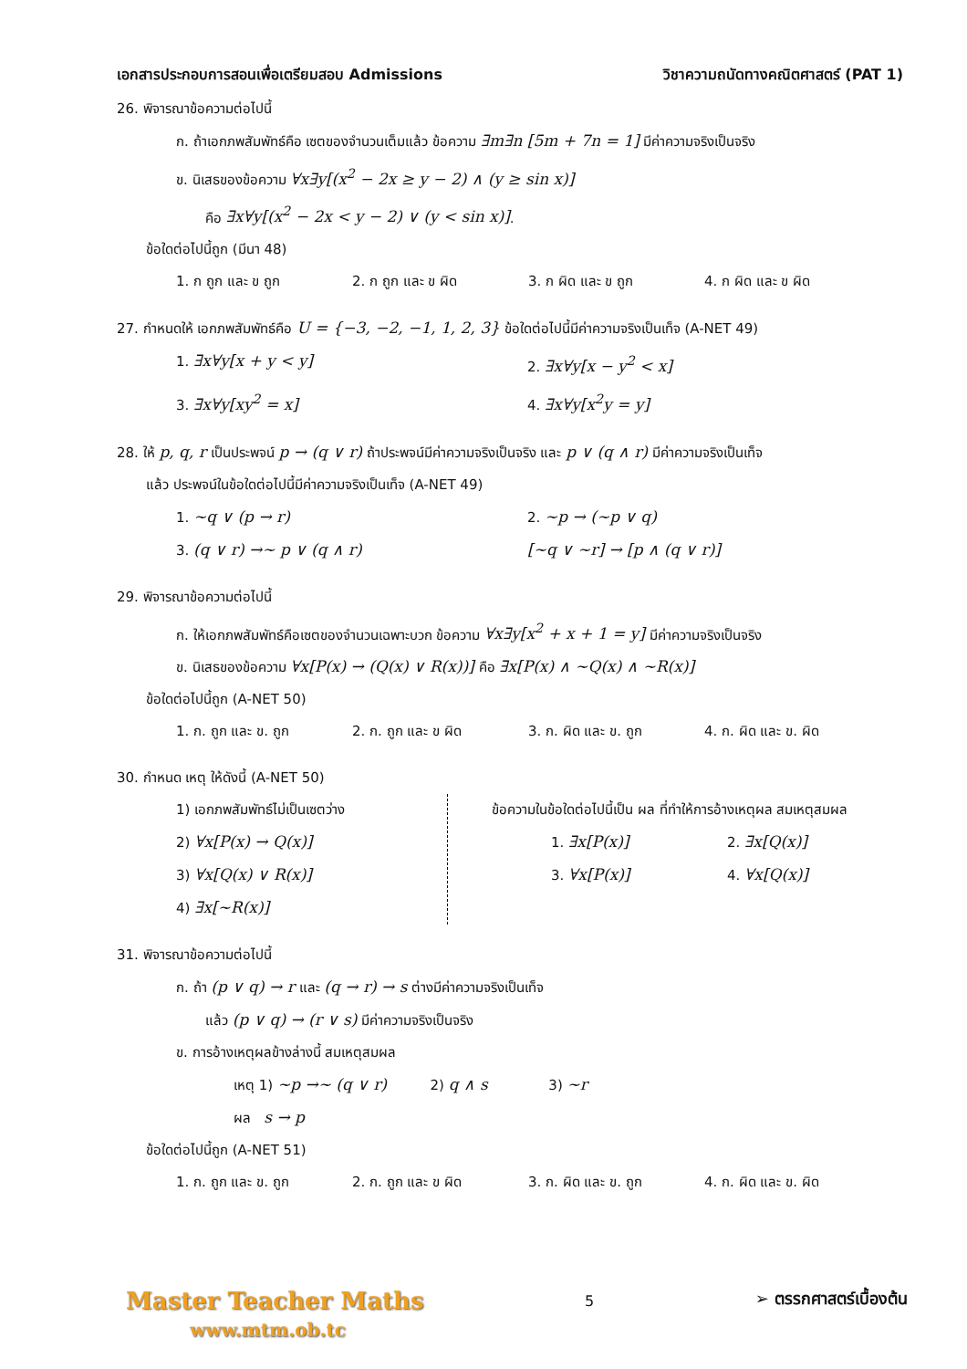เอกสารประกอบการสอนเพื่อเตรียมสอบ Admissions วิชาความถนัดทางคณิตศาสตร์ (PAT 1)
26. พิจารณาข้อความต่อไปนี้
ก. ถ้าเอกภพสัมพัทธ์คือ เซตของจำนวนเต็มแล้ว ข้อความ ∃m∃n [5m + 7n = 1] มีค่าความจริงเป็นจริง
ข. นิเสธของข้อความ ∀x∃y[(x<sup>2</sup> − 2x ≥ y − 2) ∧ (y ≥ sin x)]
คือ ∃x∀y[(x<sup>2</sup> − 2x < y − 2) ∨ (y < sin x)].
ข้อใดต่อไปนี้ถูก (มีนา 48)
1. ก ถูก และ ข ถูก 2. ก ถูก และ ข ผิด 3. ก ผิด และ ข ถูก 4. ก ผิด และ ข ผิด
27. กำหนดให้ เอกภพสัมพัทธ์คือ U = {−3, −2, −1, 1, 2, 3} ข้อใดต่อไปนี้มีค่าความจริงเป็นเท็จ (A-NET 49)
1. ∃x∀y[x + y < y] 2. ∃x∀y[x − y<sup>2</sup> < x]
3. ∃x∀y[xy<sup>2</sup> = x] 4. ∃x∀y[x<sup>2</sup>y = y]
28. ให้ p, q, r เป็นประพจน์ p → (q ∨ r) ถ้าประพจน์มีค่าความจริงเป็นจริง และ p ∨ (q ∧ r) มีค่าความจริงเป็นเท็จ
แล้ว ประพจน์ในข้อใดต่อไปนี้มีค่าความจริงเป็นเท็จ (A-NET 49)
1. ~q ∨ (p → r) 2. ~p → (~p ∨ q)
3. (q ∨ r) →~ p ∨ (q ∧ r) [~q ∨ ~r] → [p ∧ (q ∨ r)]
29. พิจารณาข้อความต่อไปนี้
ก. ให้เอกภพสัมพัทธ์คือเซตของจำนวนเฉพาะบวก ข้อความ ∀x∃y[x<sup>2</sup> + x + 1 = y] มีค่าความจริงเป็นจริง
ข. นิเสธของข้อความ ∀x[P(x) → (Q(x) ∨ R(x))] คือ ∃x[P(x) ∧ ~Q(x) ∧ ~R(x)]
ข้อใดต่อไปนี้ถูก (A-NET 50)
1. ก. ถูก และ ข. ถูก 2. ก. ถูก และ ข ผิด 3. ก. ผิด และ ข. ถูก 4. ก. ผิด และ ข. ผิด
30. กำหนด เหตุ ให้ดังนี้ (A-NET 50)
1) เอกภพสัมพัทธ์ไม่เป็นเซตว่าง
2) ∀x[P(x) → Q(x)]
3) ∀x[Q(x) ∨ R(x)]
4) ∃x[~R(x)]
ข้อความในข้อใดต่อไปนี้เป็น ผล ที่ทำให้การอ้างเหตุผล สมเหตุสมผล
1. ∃x[P(x)] 2. ∃x[Q(x)]
3. ∀x[P(x)] 4. ∀x[Q(x)]
31. พิจารณาข้อความต่อไปนี้
ก. ถ้า (p ∨ q) → r และ (q → r) → s ต่างมีค่าความจริงเป็นเท็จ
แล้ว (p ∨ q) → (r ∨ s) มีค่าความจริงเป็นจริง
ข. การอ้างเหตุผลข้างล่างนี้ สมเหตุสมผล
เหตุ 1) ~p →~ (q ∨ r) 2) q ∧ s 3) ~r
ผล s → p
ข้อใดต่อไปนี้ถูก (A-NET 51)
1. ก. ถูก และ ข. ถูก 2. ก. ถูก และ ข ผิด 3. ก. ผิด และ ข. ถูก 4. ก. ผิด และ ข. ผิด
Master Teacher Maths
www.mtm.ob.tc
5
➢ ตรรกศาสตร์เบื้องต้น